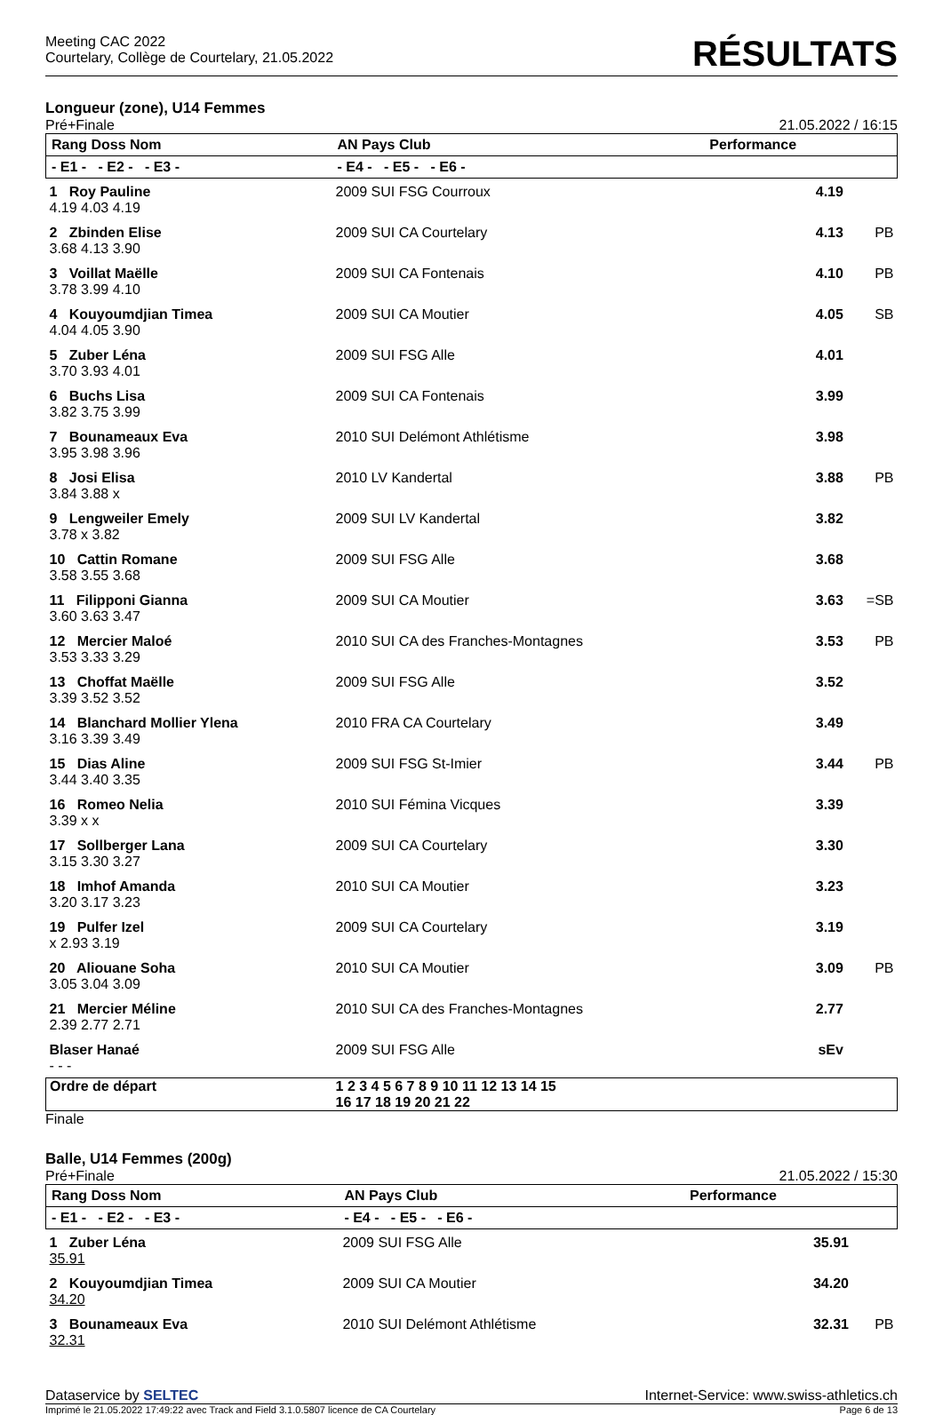Meeting CAC 2022
Courtelary, Collège de Courtelary, 21.05.2022
RÉSULTATS
Longueur (zone), U14 Femmes
Pré+Finale 21.05.2022 / 16:15
| Rang Doss Nom | AN Pays Club | Performance | |
| --- | --- | --- | --- |
| - E1 - - E2 - - E3 - | - E4 - - E5 - - E6 - | | |
| 1 Roy Pauline | 2009 SUI FSG Courroux | 4.19 | |
| 4.19 4.03 4.19 | | | |
| 2 Zbinden Elise | 2009 SUI CA Courtelary | 4.13 | PB |
| 3.68 4.13 3.90 | | | |
| 3 Voillat Maëlle | 2009 SUI CA Fontenais | 4.10 | PB |
| 3.78 3.99 4.10 | | | |
| 4 Kouyoumdjian Timea | 2009 SUI CA Moutier | 4.05 | SB |
| 4.04 4.05 3.90 | | | |
| 5 Zuber Léna | 2009 SUI FSG Alle | 4.01 | |
| 3.70 3.93 4.01 | | | |
| 6 Buchs Lisa | 2009 SUI CA Fontenais | 3.99 | |
| 3.82 3.75 3.99 | | | |
| 7 Bounameaux Eva | 2010 SUI Delémont Athlétisme | 3.98 | |
| 3.95 3.98 3.96 | | | |
| 8 Josi Elisa | 2010 LV Kandertal | 3.88 | PB |
| 3.84 3.88 x | | | |
| 9 Lengweiler Emely | 2009 SUI LV Kandertal | 3.82 | |
| 3.78 x 3.82 | | | |
| 10 Cattin Romane | 2009 SUI FSG Alle | 3.68 | |
| 3.58 3.55 3.68 | | | |
| 11 Filipponi Gianna | 2009 SUI CA Moutier | 3.63 | =SB |
| 3.60 3.63 3.47 | | | |
| 12 Mercier Maloé | 2010 SUI CA des Franches-Montagnes | 3.53 | PB |
| 3.53 3.33 3.29 | | | |
| 13 Choffat Maëlle | 2009 SUI FSG Alle | 3.52 | |
| 3.39 3.52 3.52 | | | |
| 14 Blanchard Mollier Ylena | 2010 FRA CA Courtelary | 3.49 | |
| 3.16 3.39 3.49 | | | |
| 15 Dias Aline | 2009 SUI FSG St-Imier | 3.44 | PB |
| 3.44 3.40 3.35 | | | |
| 16 Romeo Nelia | 2010 SUI Fémina Vicques | 3.39 | |
| 3.39 x x | | | |
| 17 Sollberger Lana | 2009 SUI CA Courtelary | 3.30 | |
| 3.15 3.30 3.27 | | | |
| 18 Imhof Amanda | 2010 SUI CA Moutier | 3.23 | |
| 3.20 3.17 3.23 | | | |
| 19 Pulfer Izel | 2009 SUI CA Courtelary | 3.19 | |
| x 2.93 3.19 | | | |
| 20 Aliouane Soha | 2010 SUI CA Moutier | 3.09 | PB |
| 3.05 3.04 3.09 | | | |
| 21 Mercier Méline | 2010 SUI CA des Franches-Montagnes | 2.77 | |
| 2.39 2.77 2.71 | | | |
| Blaser Hanaé | 2009 SUI FSG Alle | sEv | |
| - - - | | | |
| Ordre de départ | 1 2 3 4 5 6 7 8 9 10 11 12 13 14 15 16 17 18 19 20 21 22 | | |
Finale
Balle, U14 Femmes (200g)
Pré+Finale 21.05.2022 / 15:30
| Rang Doss Nom | AN Pays Club | Performance | |
| --- | --- | --- | --- |
| - E1 - - E2 - - E3 - | - E4 - - E5 - - E6 - | | |
| 1 Zuber Léna | 2009 SUI FSG Alle | 35.91 | |
| 35.91 | | | |
| 2 Kouyoumdjian Timea | 2009 SUI CA Moutier | 34.20 | |
| 34.20 | | | |
| 3 Bounameaux Eva | 2010 SUI Delémont Athlétisme | 32.31 | PB |
| 32.31 | | | |
Dataservice by SELTEC Internet-Service: www.swiss-athletics.ch
Imprimé le 21.05.2022 17:49:22 avec Track and Field 3.1.0.5807 licence de CA Courtelary Page 6 de 13